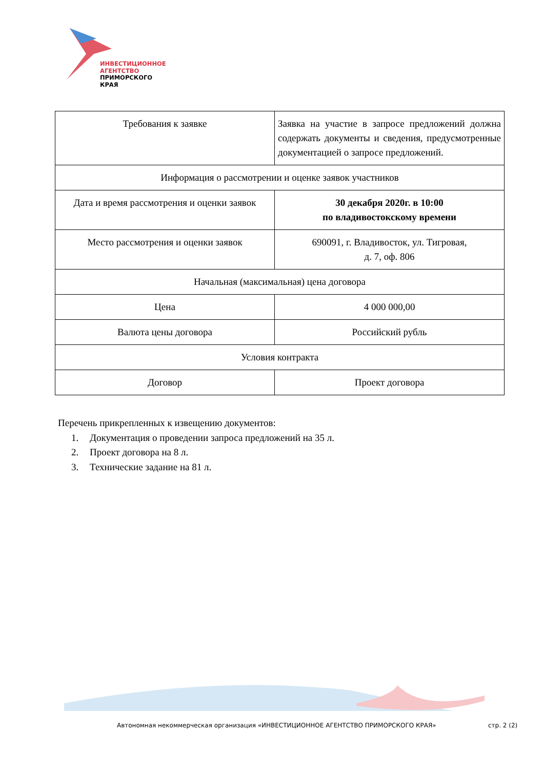ИНВЕСТИЦИОННОЕ
АГЕНТСТВО
ПРИМОРСКОГО
КРАЯ
| Требования к заявке | Заявка на участие в запросе предложений должна содержать документы и сведения, предусмотренные документацией о запросе предложений. |
| Информация о рассмотрении и оценке заявок участников | |
| Дата и время рассмотрения и оценки заявок | 30 декабря 2020г. в 10:00 по владивостокскому времени |
| Место рассмотрения и оценки заявок | 690091, г. Владивосток, ул. Тигровая, д. 7, оф. 806 |
| Начальная (максимальная) цена договора | |
| Цена | 4 000 000,00 |
| Валюта цены договора | Российский рубль |
| Условия контракта | |
| Договор | Проект договора |
Перечень прикрепленных к извещению документов:
1. Документация о проведении запроса предложений на 35 л.
2. Проект договора на 8 л.
3. Технические задание на 81 л.
Автономная некоммерческая организация «ИНВЕСТИЦИОННОЕ АГЕНТСТВО ПРИМОРСКОГО КРАЯ»
стр. 2 (2)